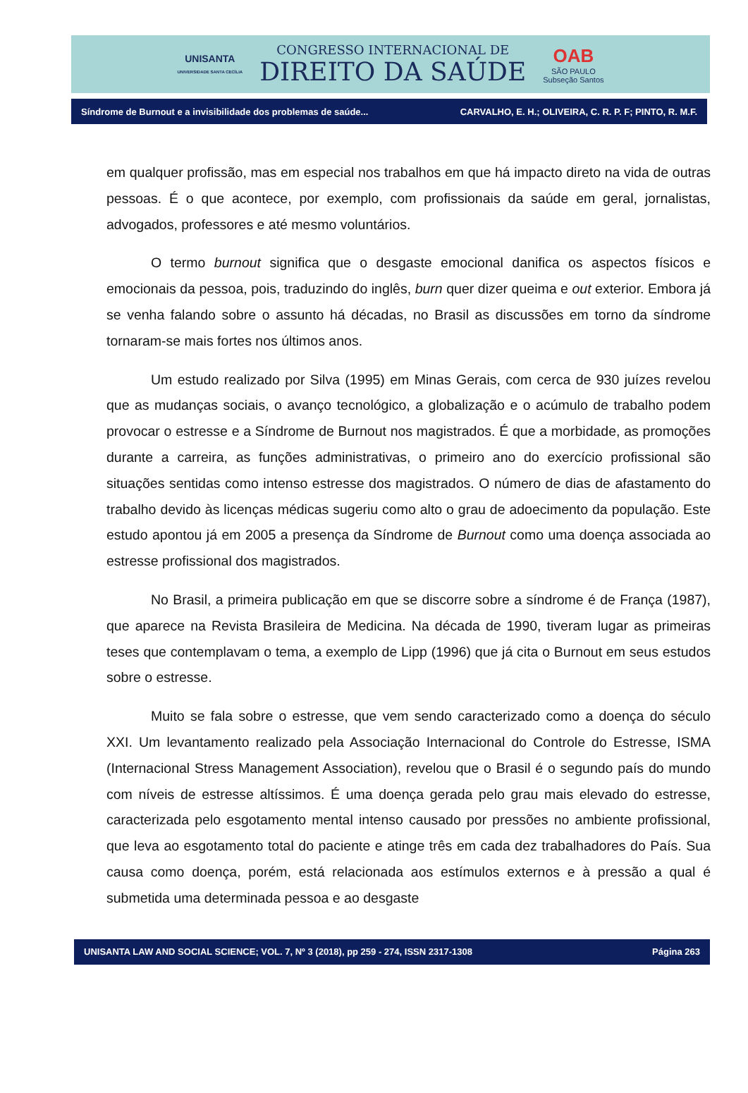UNISANTA
UNIVERSIDADE SANTA CECÍLIA
CONGRESSO INTERNACIONAL DE
DIREITO DA SAÚDE
OAB
SÃO PAULO
Subseção Santos
Síndrome de Burnout e a invisibilidade dos problemas de saúde... CARVALHO, E. H.; OLIVEIRA, C. R. P. F; PINTO, R. M.F.
em qualquer profissão, mas em especial nos trabalhos em que há impacto direto na vida de outras pessoas. É o que acontece, por exemplo, com profissionais da saúde em geral, jornalistas, advogados, professores e até mesmo voluntários.
O termo burnout significa que o desgaste emocional danifica os aspectos físicos e emocionais da pessoa, pois, traduzindo do inglês, burn quer dizer queima e out exterior. Embora já se venha falando sobre o assunto há décadas, no Brasil as discussões em torno da síndrome tornaram-se mais fortes nos últimos anos.
Um estudo realizado por Silva (1995) em Minas Gerais, com cerca de 930 juízes revelou que as mudanças sociais, o avanço tecnológico, a globalização e o acúmulo de trabalho podem provocar o estresse e a Síndrome de Burnout nos magistrados. É que a morbidade, as promoções durante a carreira, as funções administrativas, o primeiro ano do exercício profissional são situações sentidas como intenso estresse dos magistrados. O número de dias de afastamento do trabalho devido às licenças médicas sugeriu como alto o grau de adoecimento da população. Este estudo apontou já em 2005 a presença da Síndrome de Burnout como uma doença associada ao estresse profissional dos magistrados.
No Brasil, a primeira publicação em que se discorre sobre a síndrome é de França (1987), que aparece na Revista Brasileira de Medicina. Na década de 1990, tiveram lugar as primeiras teses que contemplavam o tema, a exemplo de Lipp (1996) que já cita o Burnout em seus estudos sobre o estresse.
Muito se fala sobre o estresse, que vem sendo caracterizado como a doença do século XXI. Um levantamento realizado pela Associação Internacional do Controle do Estresse, ISMA (Internacional Stress Management Association), revelou que o Brasil é o segundo país do mundo com níveis de estresse altíssimos. É uma doença gerada pelo grau mais elevado do estresse, caracterizada pelo esgotamento mental intenso causado por pressões no ambiente profissional, que leva ao esgotamento total do paciente e atinge três em cada dez trabalhadores do País. Sua causa como doença, porém, está relacionada aos estímulos externos e à pressão a qual é submetida uma determinada pessoa e ao desgaste
UNISANTA LAW AND SOCIAL SCIENCE; VOL. 7, Nº 3 (2018), pp 259 - 274, ISSN 2317-1308 Página 263